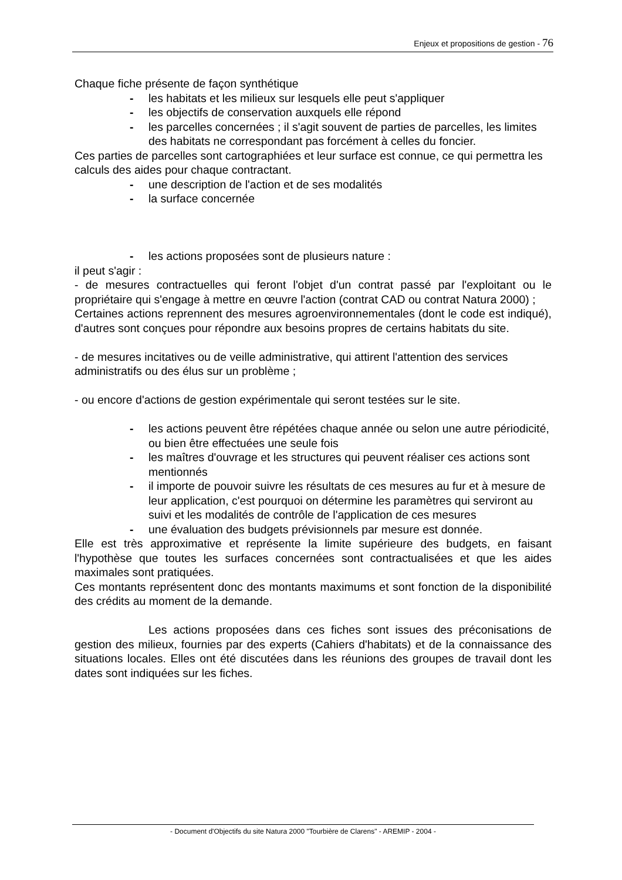Enjeux et propositions de gestion - 76
Chaque fiche présente de façon synthétique
- les habitats et les milieux sur lesquels elle peut s'appliquer
- les objectifs de conservation auxquels elle répond
- les parcelles concernées ; il s'agit souvent de parties de parcelles, les limites des habitats ne correspondant pas forcément à celles du foncier.
Ces parties de parcelles sont cartographiées et leur surface est connue, ce qui permettra les calculs des aides pour chaque contractant.
- une description de l'action et de ses modalités
- la surface concernée
- les actions proposées sont de plusieurs nature :
il peut s'agir :
- de mesures contractuelles qui feront l'objet d'un contrat passé par l'exploitant ou le propriétaire qui s'engage à mettre en œuvre l'action (contrat CAD ou contrat Natura 2000) ;
Certaines actions reprennent des mesures agroenvironnementales (dont le code est indiqué), d'autres sont conçues pour répondre aux besoins propres de certains habitats du site.
- de mesures incitatives ou de veille administrative, qui attirent l'attention des services administratifs ou des élus sur un problème ;
- ou encore d'actions de gestion expérimentale qui seront testées sur le site.
- les actions peuvent être répétées chaque année ou selon une autre périodicité, ou bien être effectuées une seule fois
- les maîtres d'ouvrage et les structures qui peuvent réaliser ces actions sont mentionnés
- il importe de pouvoir suivre les résultats de ces mesures au fur et à mesure de leur application, c'est pourquoi on détermine les paramètres qui serviront au suivi et les modalités de contrôle de l'application de ces mesures
- une évaluation des budgets prévisionnels par mesure est donnée.
Elle est très approximative et représente la limite supérieure des budgets, en faisant l'hypothèse que toutes les surfaces concernées sont contractualisées et que les aides maximales sont pratiquées.
Ces montants représentent donc des montants maximums et sont fonction de la disponibilité des crédits au moment de la demande.
Les actions proposées dans ces fiches sont issues des préconisations de gestion des milieux, fournies par des experts (Cahiers d'habitats) et de la connaissance des situations locales. Elles ont été discutées dans les réunions des groupes de travail dont les dates sont indiquées sur les fiches.
- Document d'Objectifs du site Natura 2000 "Tourbière de Clarens" - AREMIP - 2004 -